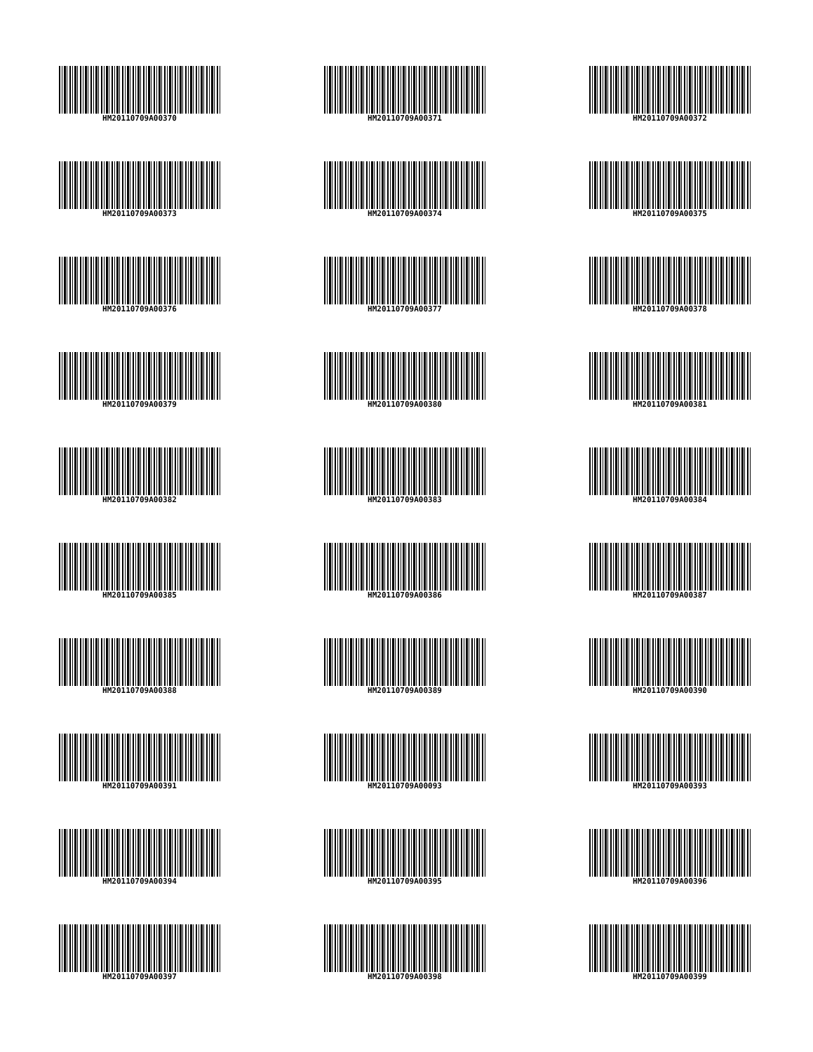HM20110709A00370
HM20110709A00371
HM20110709A00372
HM20110709A00373
HM20110709A00374
HM20110709A00375
HM20110709A00376
HM20110709A00377
HM20110709A00378
HM20110709A00379
HM20110709A00380
HM20110709A00381
HM20110709A00382
HM20110709A00383
HM20110709A00384
HM20110709A00385
HM20110709A00386
HM20110709A00387
HM20110709A00388
HM20110709A00389
HM20110709A00390
HM20110709A00391
HM20110709A00093
HM20110709A00393
HM20110709A00394
HM20110709A00395
HM20110709A00396
HM20110709A00397
HM20110709A00398
HM20110709A00399